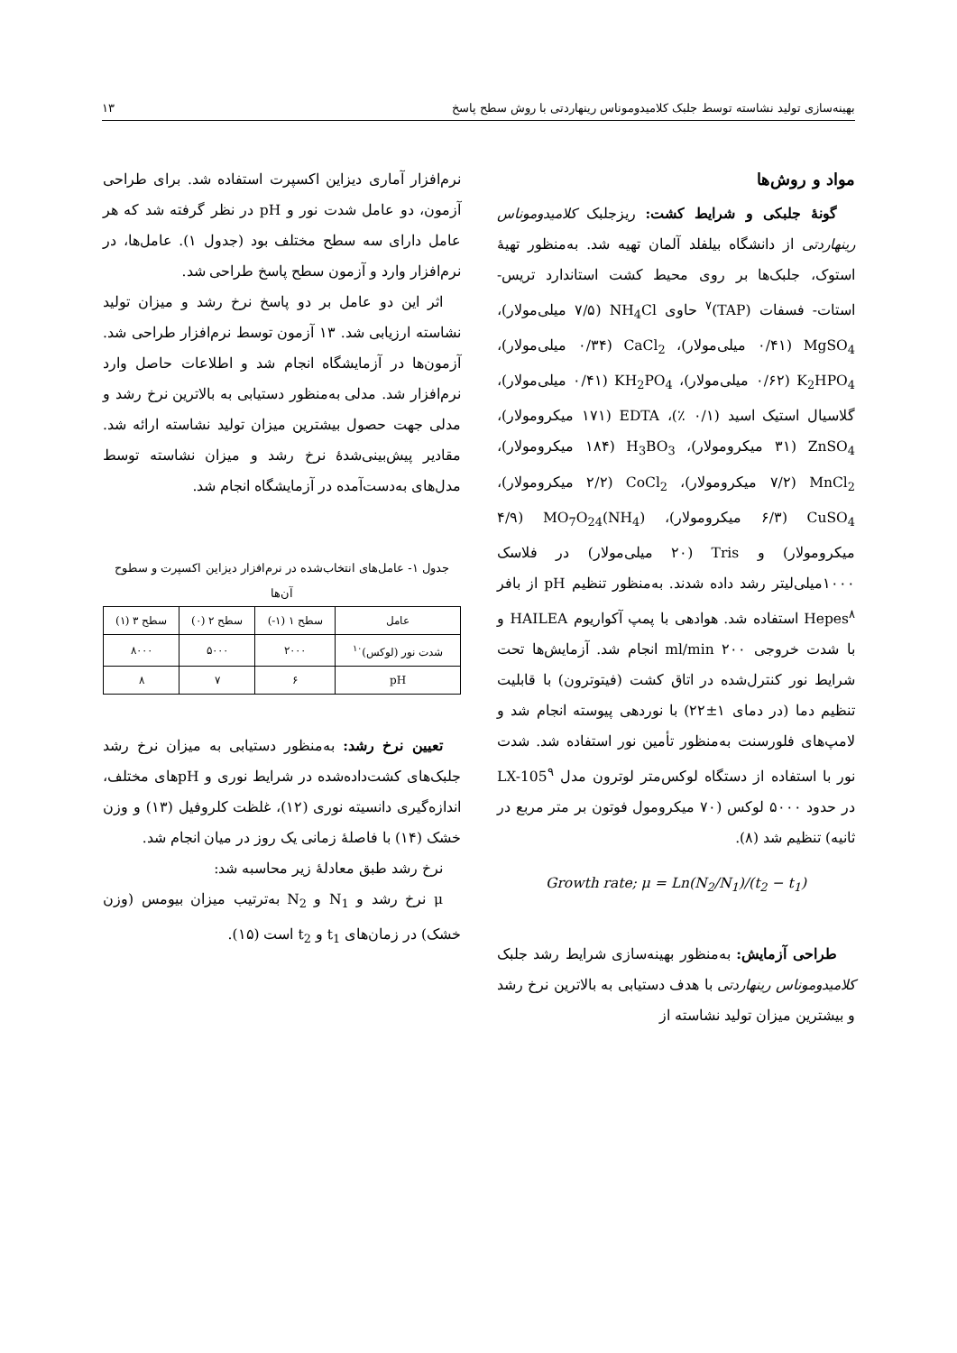بهینه‌سازی تولید نشاسته توسط جلبک کلامیدوموناس رینهاردتی با روش سطح پاسخ ۱۳
مواد و روش‌ها
گونهٔ جلبکی و شرایط کشت: ریزجلبک کلامیدوموناس رینهاردتی از دانشگاه بیلفلد آلمان تهیه شد. به‌منظور تهیهٔ استوک، جلبک‌ها بر روی محیط کشت استاندارد تریس- استات- فسفات (TAP)<sup>۷</sup> حاوی NH<sub>4</sub>Cl (۷/۵ میلی‌مولار)، MgSO<sub>4</sub> (۰/۴۱ میلی‌مولار)، CaCl<sub>2</sub> (۰/۳۴ میلی‌مولار)، K<sub>2</sub>HPO<sub>4</sub> (۰/۶۲ میلی‌مولار)، KH<sub>2</sub>PO<sub>4</sub> (۰/۴۱ میلی‌مولار)، گلاسیال استیک اسید (۰/۱ ٪)، EDTA (۱۷۱ میکرومولار)، ZnSO<sub>4</sub> (۳۱ میکرومولار)، H<sub>3</sub>BO<sub>3</sub> (۱۸۴ میکرومولار)، MnCl<sub>2</sub> (۷/۲ میکرومولار)، CoCl<sub>2</sub> (۲/۲ میکرومولار)، CuSO<sub>4</sub> (۶/۳ میکرومولار)، (NH<sub>4</sub>)MO<sub>7</sub>O<sub>24</sub> (۴/۹ میکرومولار) و Tris (۲۰ میلی‌مولار) در فلاسک ۱۰۰۰میلی‌لیتر رشد داده شدند. به‌منظور تنظیم pH از بافر Hepes<sup>۸</sup> استفاده شد. هوادهی با پمپ آکواریوم HAILEA و با شدت خروجی ۲۰۰ ml/min انجام شد. آزمایش‌ها تحت شرایط نور کنترل‌شده در اتاق کشت (فیتوترون) با قابلیت تنظیم دما (در دمای ۱±۲۲) با نوردهی پیوسته انجام شد و لامپ‌های فلورسنت به‌منظور تأمین نور استفاده شد. شدت نور با استفاده از دستگاه لوکس‌متر لوترون مدل LX-105<sup>۹</sup> در حدود ۵۰۰۰ لوکس (۷۰ میکرومول فوتون بر متر مربع در ثانیه) تنظیم شد (۸).
Growth rate; μ = Ln(N<sub>2</sub>/N<sub>1</sub>)/(t<sub>2</sub> − t<sub>1</sub>)
طراحی آزمایش: به‌منظور بهینه‌سازی شرایط رشد جلبک کلامیدوموناس رینهاردتی با هدف دستیابی به بالاترین نرخ رشد و بیشترین میزان تولید نشاسته از
نرم‌افزار آماری دیزاین اکسپرت استفاده شد. برای طراحی آزمون، دو عامل شدت نور و pH در نظر گرفته شد که هر عامل دارای سه سطح مختلف بود (جدول ۱). عامل‌ها، در نرم‌افزار وارد و آزمون سطح پاسخ طراحی شد.
اثر این دو عامل بر دو پاسخ نرخ رشد و میزان تولید نشاسته ارزیابی شد. ۱۳ آزمون توسط نرم‌افزار طراحی شد. آزمون‌ها در آزمایشگاه انجام شد و اطلاعات حاصل وارد نرم‌افزار شد. مدلی به‌منظور دستیابی به بالاترین نرخ رشد و مدلی جهت حصول بیشترین میزان تولید نشاسته ارائه شد. مقادیر پیش‌بینی‌شدهٔ نرخ رشد و میزان نشاسته توسط مدل‌های به‌دست‌آمده در آزمایشگاه انجام شد.
جدول ۱- عامل‌های انتخاب‌شده در نرم‌افزار دیزاین اکسپرت و سطوح آن‌ها
| عامل | سطح ۱ (۱-) | سطح ۲ (۰) | سطح ۳ (۱) |
| --- | --- | --- | --- |
| شدت نور (لوکس)<sup>۱۰</sup> | ۲۰۰۰ | ۵۰۰۰ | ۸۰۰۰ |
| pH | ۶ | ۷ | ۸ |
تعیین نرخ رشد: به‌منظور دستیابی به میزان نرخ رشد جلبک‌های کشت‌داده‌شده در شرایط نوری و pHهای مختلف، اندازه‌گیری دانسیته نوری (۱۲)، غلظت کلروفیل (۱۳) و وزن خشک (۱۴) با فاصلهٔ زمانی یک روز در میان انجام شد.
نرخ رشد طبق معادلهٔ زیر محاسبه شد:
μ نرخ رشد و N<sub>1</sub> و N<sub>2</sub> به‌ترتیب میزان بیومس (وزن خشک) در زمان‌های t<sub>1</sub> و t<sub>2</sub> است (۱۵).